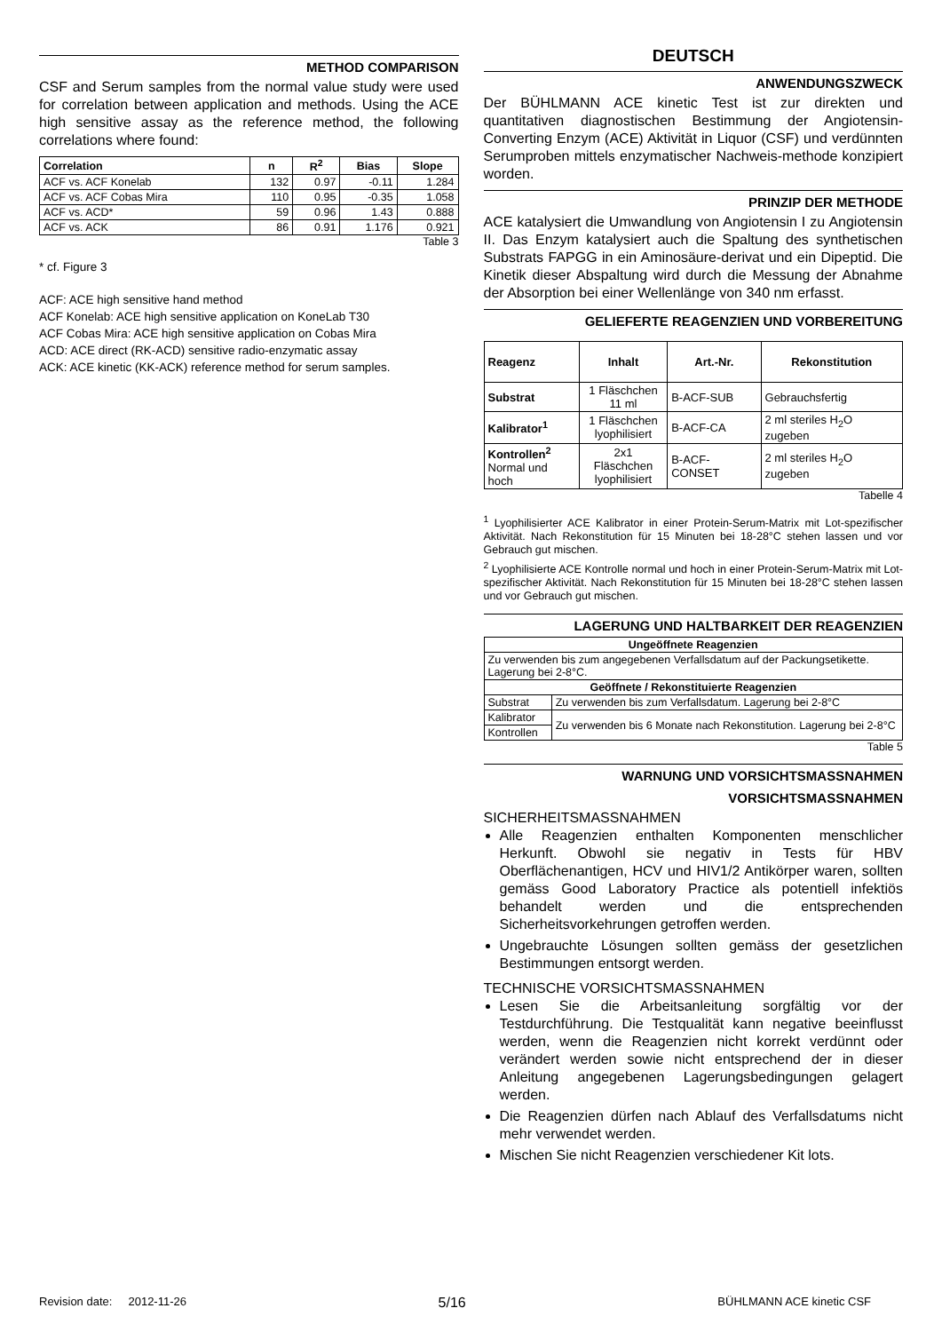METHOD COMPARISON
CSF and Serum samples from the normal value study were used for correlation between application and methods. Using the ACE high sensitive assay as the reference method, the following correlations where found:
| Correlation | n | R<sup>2</sup> | Bias | Slope |
| --- | --- | --- | --- | --- |
| ACF vs. ACF Konelab | 132 | 0.97 | -0.11 | 1.284 |
| ACF vs. ACF Cobas Mira | 110 | 0.95 | -0.35 | 1.058 |
| ACF vs. ACD* | 59 | 0.96 | 1.43 | 0.888 |
| ACF vs. ACK | 86 | 0.91 | 1.176 | 0.921 |
Table 3
* cf. Figure 3
ACF: ACE high sensitive hand method
ACF Konelab: ACE high sensitive application on KoneLab T30
ACF Cobas Mira: ACE high sensitive application on Cobas Mira
ACD: ACE direct (RK-ACD) sensitive radio-enzymatic assay
ACK: ACE kinetic (KK-ACK) reference method for serum samples.
DEUTSCH
ANWENDUNGSZWECK
Der BÜHLMANN ACE kinetic Test ist zur direkten und quantitativen diagnostischen Bestimmung der Angiotensin-Converting Enzym (ACE) Aktivität in Liquor (CSF) und verdünnten Serumproben mittels enzymatischer Nachweis-methode konzipiert worden.
PRINZIP DER METHODE
ACE katalysiert die Umwandlung von Angiotensin I zu Angiotensin II. Das Enzym katalysiert auch die Spaltung des synthetischen Substrats FAPGG in ein Aminosäure-derivat und ein Dipeptid. Die Kinetik dieser Abspaltung wird durch die Messung der Abnahme der Absorption bei einer Wellenlänge von 340 nm erfasst.
GELIEFERTE REAGENZIEN UND VORBEREITUNG
| Reagenz | Inhalt | Art.-Nr. | Rekonstitution |
| --- | --- | --- | --- |
| Substrat | 1 Fläschchen 11 ml | B-ACF-SUB | Gebrauchsfertig |
| Kalibrator<sup>1</sup> | 1 Fläschchen lyophilisiert | B-ACF-CA | 2 ml steriles H<sub>2</sub>O zugeben |
| Kontrollen<sup>2</sup> Normal und hoch | 2x1 Fläschchen lyophilisiert | B-ACF-CONSET | 2 ml steriles H<sub>2</sub>O zugeben |
Tabelle 4
<sup>1</sup> Lyophilisierter ACE Kalibrator in einer Protein-Serum-Matrix mit Lot-spezifischer Aktivität. Nach Rekonstitution für 15 Minuten bei 18-28°C stehen lassen und vor Gebrauch gut mischen.
<sup>2</sup> Lyophilisierte ACE Kontrolle normal und hoch in einer Protein-Serum-Matrix mit Lot-spezifischer Aktivität. Nach Rekonstitution für 15 Minuten bei 18-28°C stehen lassen und vor Gebrauch gut mischen.
LAGERUNG UND HALTBARKEIT DER REAGENZIEN
| Ungeöffnete Reagenzien | |
| --- | --- |
| Zu verwenden bis zum angegebenen Verfallsdatum auf der Packungsetikette. Lagerung bei 2-8°C. | |
| Geöffnete / Rekonstituierte Reagenzien | |
| Substrat | Zu verwenden bis zum Verfallsdatum. Lagerung bei 2-8°C |
| Kalibrator | Zu verwenden bis 6 Monate nach Rekonstitution. Lagerung bei 2-8°C |
| Kontrollen | |
Table 5
WARNUNG UND VORSICHTSMASSNAHMEN
VORSICHTSMASSNAHMEN
SICHERHEITSMASSNAHMEN
Alle Reagenzien enthalten Komponenten menschlicher Herkunft. Obwohl sie negativ in Tests für HBV Oberflächenantigen, HCV und HIV1/2 Antikörper waren, sollten gemäss Good Laboratory Practice als potentiell infektiös behandelt werden und die entsprechenden Sicherheitsvorkehrungen getroffen werden.
Ungebrauchte Lösungen sollten gemäss der gesetzlichen Bestimmungen entsorgt werden.
TECHNISCHE VORSICHTSMASSNAHMEN
Lesen Sie die Arbeitsanleitung sorgfältig vor der Testdurchführung. Die Testqualität kann negative beeinflusst werden, wenn die Reagenzien nicht korrekt verdünnt oder verändert werden sowie nicht entsprechend der in dieser Anleitung angegebenen Lagerungsbedingungen gelagert werden.
Die Reagenzien dürfen nach Ablauf des Verfallsdatums nicht mehr verwendet werden.
Mischen Sie nicht Reagenzien verschiedener Kit lots.
Revision date: 2012-11-26 5/16 BÜHLMANN ACE kinetic CSF